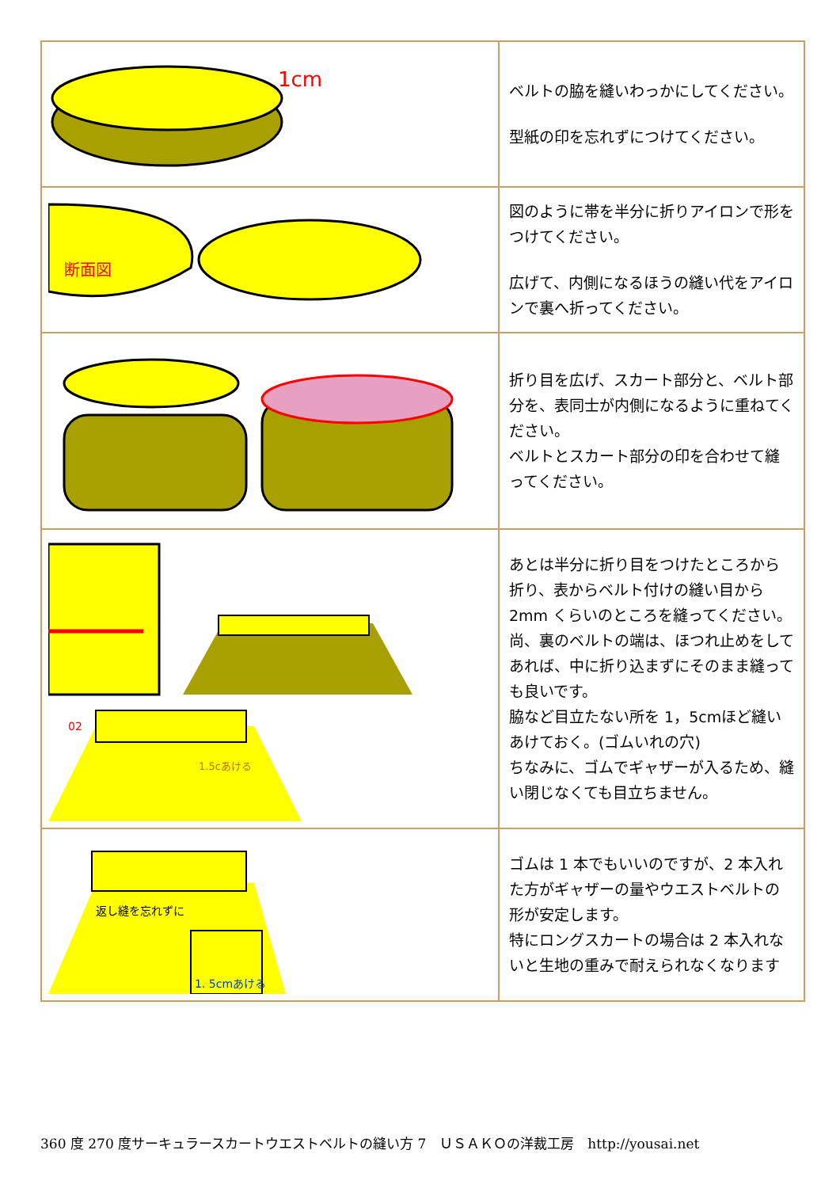| 1cm | ベルトの脇を縫いわっかにしてください。 型紙の印を忘れずにつけてください。 |
| 断面図 | 図のように帯を半分に折りアイロンで形をつけてください。 広げて、内側になるほうの縫い代をアイロンで裏へ折ってください。 |
| | 折り目を広げ、スカート部分と、ベルト部分を、表同士が内側になるように重ねてください。 ベルトとスカート部分の印を合わせて縫ってください。 |
| 02 1.5cあける | あとは半分に折り目をつけたところから折り、表からベルト付けの縫い目から 2mm くらいのところを縫ってください。 尚、裏のベルトの端は、ほつれ止めをしてあれば、中に折り込まずにそのまま縫っても良いです。 脇など目立たない所を 1，5cmほど縫いあけておく。(ゴムいれの穴) ちなみに、ゴムでギャザーが入るため、縫い閉じなくても目立ちません。 |
| 返し縫を忘れずに 1. 5cmあける | ゴムは 1 本でもいいのですが、2 本入れた方がギャザーの量やウエストベルトの形が安定します。 特にロングスカートの場合は 2 本入れないと生地の重みで耐えられなくなります |
360 度 270 度サーキュラースカートウエストベルトの縫い方 7　ＵＳＡＫＯの洋裁工房　http://yousai.net